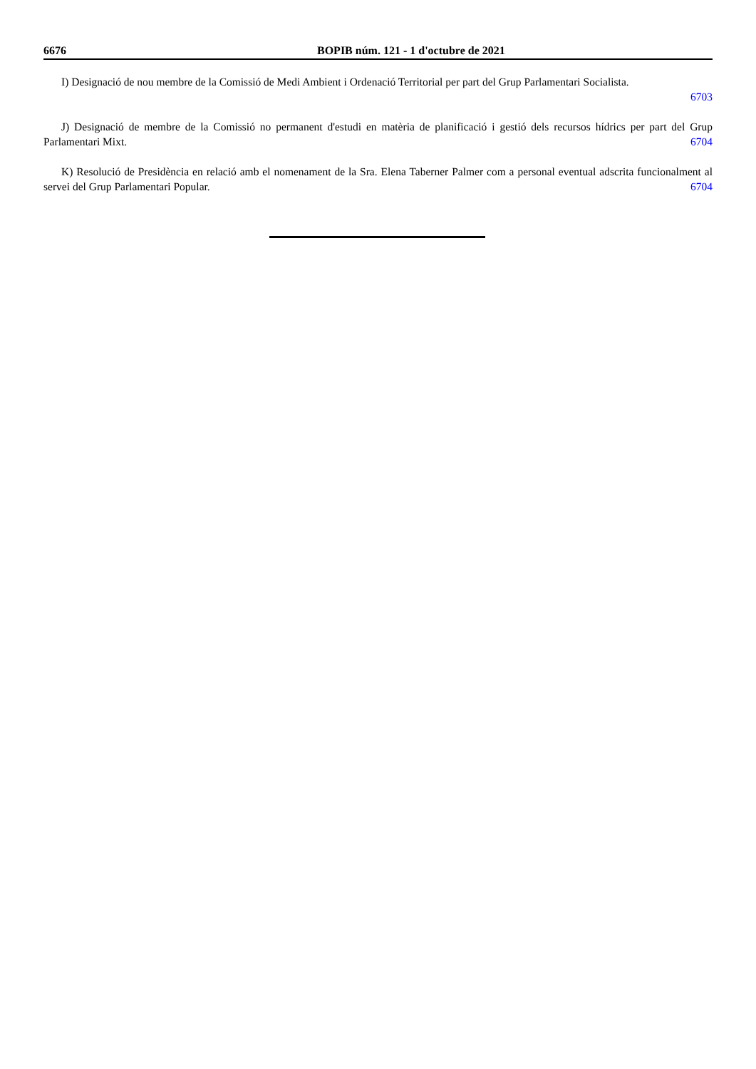6676 BOPIB núm. 121 - 1 d'octubre de 2021
I) Designació de nou membre de la Comissió de Medi Ambient i Ordenació Territorial per part del Grup Parlamentari Socialista.
6703
J) Designació de membre de la Comissió no permanent d'estudi en matèria de planificació i gestió dels recursos hídrics per part del Grup Parlamentari Mixt. 6704
K) Resolució de Presidència en relació amb el nomenament de la Sra. Elena Taberner Palmer com a personal eventual adscrita funcionalment al servei del Grup Parlamentari Popular. 6704